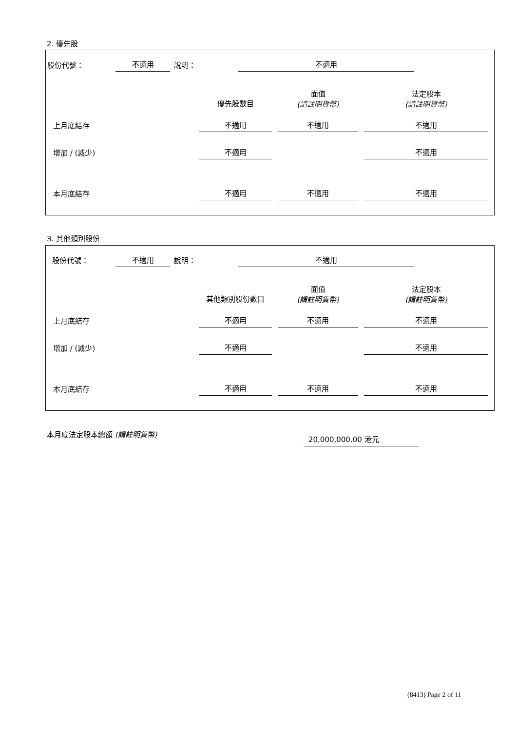2. 優先股
| 股份代號： | 不適用 | 說明： | | 不適用 | |
| | 優先股數目 | 面值 (請註明貨幣) | 法定股本 (請註明貨幣) |
| 上月底結存 | 不適用 | 不適用 | 不適用 |
| 增加 / (減少) | 不適用 | | 不適用 |
| 本月底結存 | 不適用 | 不適用 | 不適用 |
3. 其他類別股份
| 股份代號： | 不適用 | 說明： | | 不適用 | |
| | 其他類別股份數目 | 面值 (請註明貨幣) | 法定股本 (請註明貨幣) |
| 上月底結存 | 不適用 | 不適用 | 不適用 |
| 增加 / (減少) | 不適用 | | 不適用 |
| 本月底結存 | 不適用 | 不適用 | 不適用 |
本月底法定股本總額 (請註明貨幣)
20,000,000.00 港元
(8413) Page 2 of 11